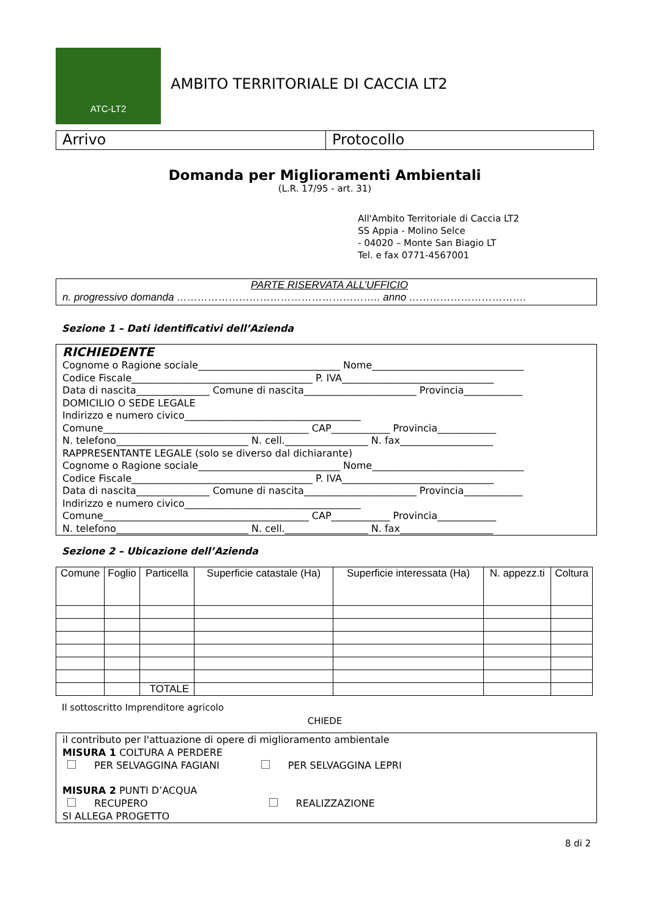ATC-LT2
AMBITO TERRITORIALE DI CACCIA LT2
Arrivo Protocollo
Domanda per Miglioramenti Ambientali
(L.R. 17/95 - art. 31)
All'Ambito Territoriale di Caccia LT2
SS Appia - Molino Selce
- 04020 – Monte San Biagio LT
Tel. e fax 0771-4567001
PARTE RISERVATA ALL’UFFICIO
n. progressivo domanda ………………………………………………….. anno …………………………….
Sezione 1 – Dati identificativi dell’Azienda
RICHIEDENTE
Cognome o Ragione sociale_____________________________ Nome_______________________________
Codice Fiscale_____________________________________ P. IVA_______________________________
Data di nascita_______________ Comune di nascita_______________________ Provincia____________
DOMICILIO O SEDE LEGALE
Indirizzo e numero civico____________________________________
Comune__________________________________________ CAP____________ Provincia____________
N. telefono___________________________ N. cell._________________ N. fax___________________
RAPPRESENTANTE LEGALE (solo se diverso dal dichiarante)
Cognome o Ragione sociale_____________________________ Nome_______________________________
Codice Fiscale_____________________________________ P. IVA_______________________________
Data di nascita_______________ Comune di nascita_______________________ Provincia____________
Indirizzo e numero civico____________________________________
Comune__________________________________________ CAP____________ Provincia____________
N. telefono___________________________ N. cell._________________ N. fax___________________
Sezione 2 – Ubicazione dell’Azienda
| Comune | Foglio | Particella | Superficie catastale (Ha) | Superficie interessata (Ha) | N. appezz.ti | Coltura |
| --- | --- | --- | --- | --- | --- | --- |
| | | TOTALE | | | | |
Il sottoscritto Imprenditore agricolo
CHIEDE
il contributo per l'attuazione di opere di miglioramento ambientale
MISURA 1 COLTURA A PERDERE
PER SELVAGGINA FAGIANI PER SELVAGGINA LEPRI
MISURA 2 PUNTI D’ACQUA
RECUPERO REALIZZAZIONE
SI ALLEGA PROGETTO
8 di 2